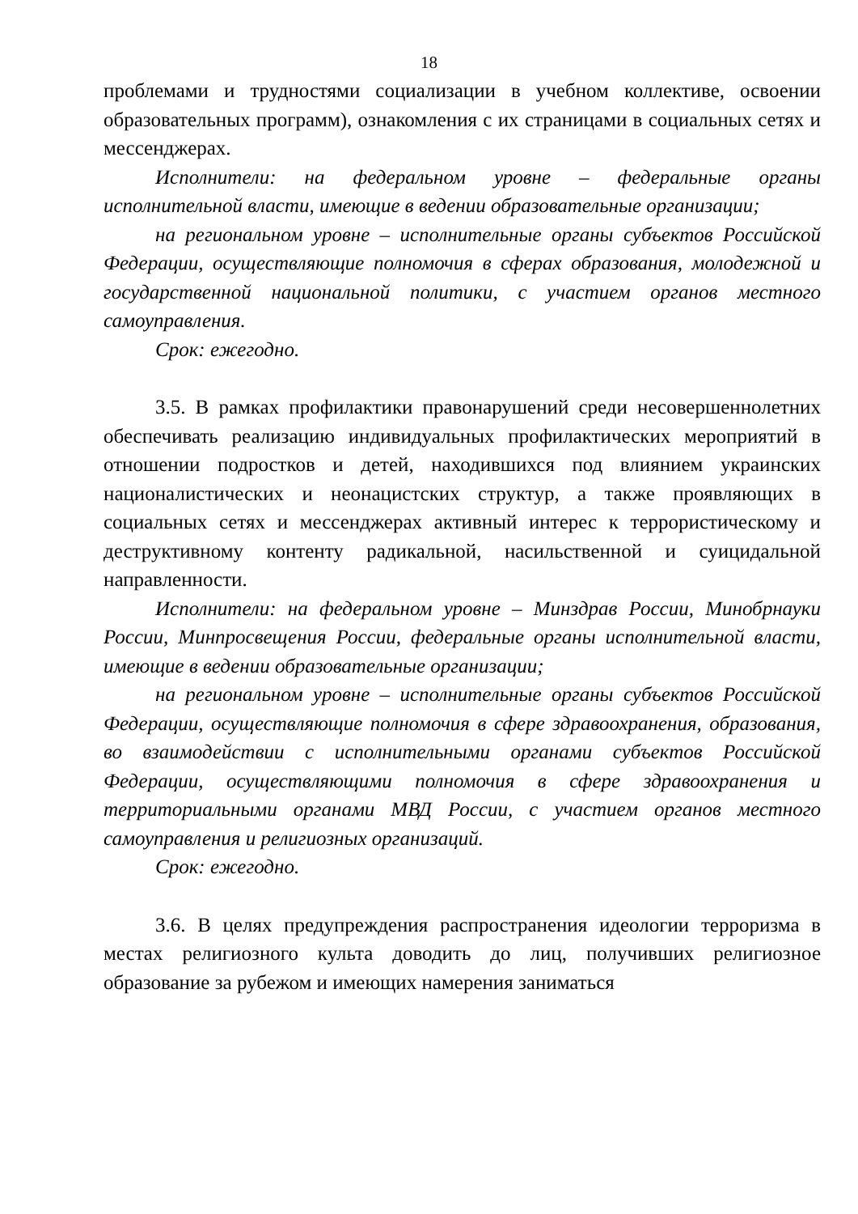18
проблемами и трудностями социализации в учебном коллективе, освоении образовательных программ), ознакомления с их страницами в социальных сетях и мессенджерах.
Исполнители: на федеральном уровне – федеральные органы исполнительной власти, имеющие в ведении образовательные организации;
на региональном уровне – исполнительные органы субъектов Российской Федерации, осуществляющие полномочия в сферах образования, молодежной и государственной национальной политики, с участием органов местного самоуправления.
Срок: ежегодно.
3.5. В рамках профилактики правонарушений среди несовершеннолетних обеспечивать реализацию индивидуальных профилактических мероприятий в отношении подростков и детей, находившихся под влиянием украинских националистических и неонацистских структур, а также проявляющих в социальных сетях и мессенджерах активный интерес к террористическому и деструктивному контенту радикальной, насильственной и суицидальной направленности.
Исполнители: на федеральном уровне – Минздрав России, Минобрнауки России, Минпросвещения России, федеральные органы исполнительной власти, имеющие в ведении образовательные организации;
на региональном уровне – исполнительные органы субъектов Российской Федерации, осуществляющие полномочия в сфере здравоохранения, образования, во взаимодействии с исполнительными органами субъектов Российской Федерации, осуществляющими полномочия в сфере здравоохранения и территориальными органами МВД России, с участием органов местного самоуправления и религиозных организаций.
Срок: ежегодно.
3.6. В целях предупреждения распространения идеологии терроризма в местах религиозного культа доводить до лиц, получивших религиозное образование за рубежом и имеющих намерения заниматься